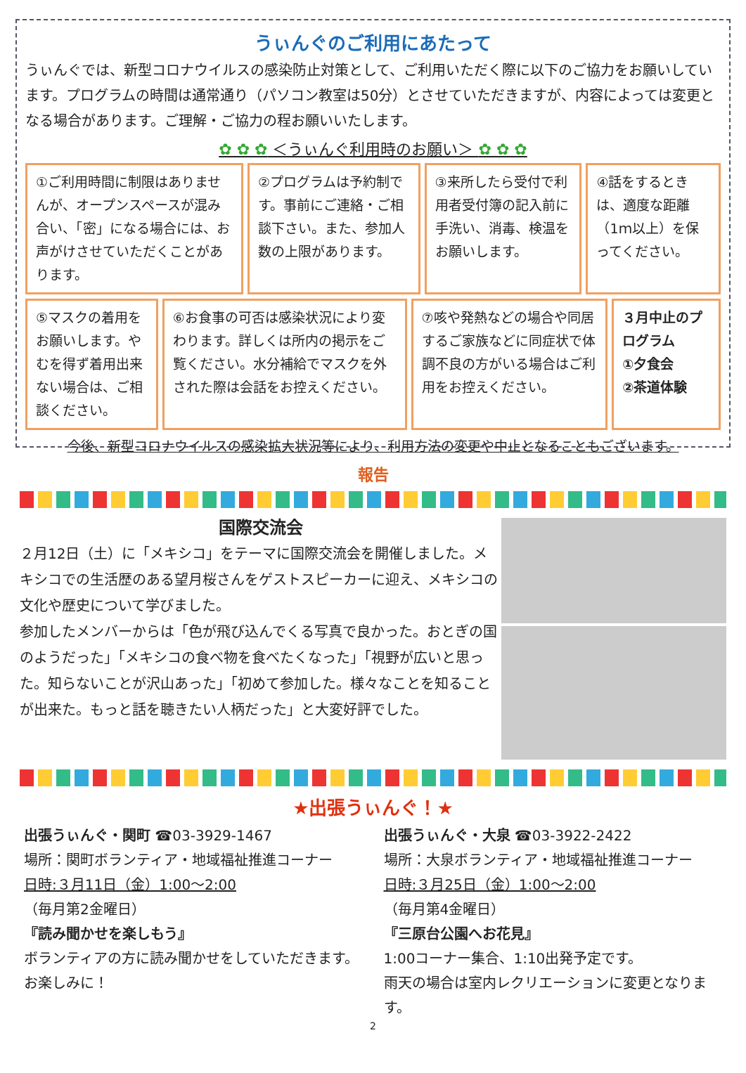うぃんぐのご利用にあたって
うぃんぐでは、新型コロナウイルスの感染防止対策として、ご利用いただく際に以下のご協力をお願いしています。プログラムの時間は通常通り（パソコン教室は50分）とさせていただきますが、内容によっては変更となる場合があります。ご理解・ご協力の程お願いいたします。
✿ ✿ ✿ ＜うぃんぐ利用時のお願い＞ ✿ ✿ ✿
①ご利用時間に制限はありませんが、オープンスペースが混み合い、「密」になる場合には、お声がけさせていただくことがあります。
②プログラムは予約制です。事前にご連絡・ご相談下さい。また、参加人数の上限があります。
③来所したら受付で利用者受付簿の記入前に手洗い、消毒、検温をお願いします。
④話をするときは、適度な距離（1ｍ以上）を保ってください。
⑤マスクの着用をお願いします。やむを得ず着用出来ない場合は、ご相談ください。
⑥お食事の可否は感染状況により変わります。詳しくは所内の掲示をご覧ください。水分補給でマスクを外された際は会話をお控えください。
⑦咳や発熱などの場合や同居するご家族などに同症状で体調不良の方がいる場合はご利用をお控えください。
３月中止のプログラム
①夕食会
②茶道体験
今後、新型コロナウイルスの感染拡大状況等により、利用方法の変更や中止となることもございます。
報告
国際交流会
２月12日（土）に「メキシコ」をテーマに国際交流会を開催しました。メキシコでの生活歴のある望月桜さんをゲストスピーカーに迎え、メキシコの文化や歴史について学びました。
参加したメンバーからは「色が飛び込んでくる写真で良かった。おとぎの国のようだった」「メキシコの食べ物を食べたくなった」「視野が広いと思った。知らないことが沢山あった」「初めて参加した。様々なことを知ることが出来た。もっと話を聴きたい人柄だった」と大変好評でした。
★出張うぃんぐ！★
出張うぃんぐ・関町 ☎03-3929-1467
場所：関町ボランティア・地域福祉推進コーナー
日時:３月11日（金）1:00～2:00
（毎月第2金曜日）
『読み聞かせを楽しもう』
ボランティアの方に読み聞かせをしていただきます。お楽しみに！
出張うぃんぐ・大泉 ☎03-3922-2422
場所：大泉ボランティア・地域福祉推進コーナー
日時:３月25日（金）1:00～2:00
（毎月第4金曜日）
『三原台公園へお花見』
1:00コーナー集合、1:10出発予定です。
雨天の場合は室内レクリエーションに変更となります。
2